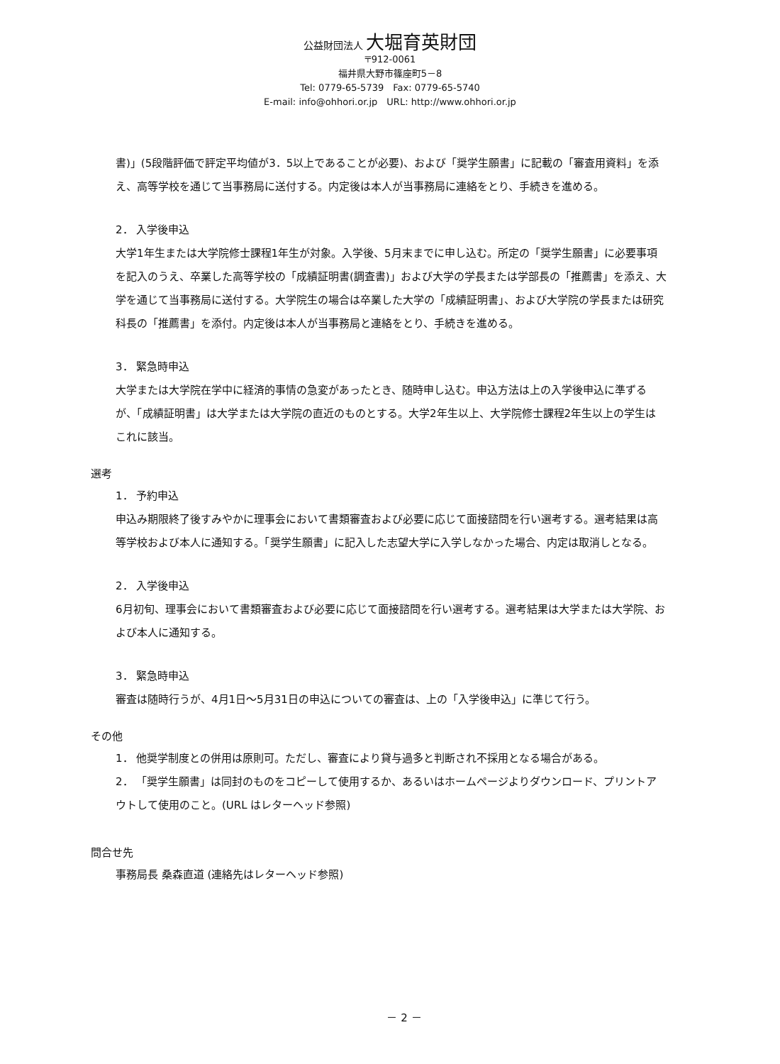公益財団法人 大堀育英財団
〒912-0061
福井県大野市篠座町5－8
Tel: 0779-65-5739　Fax: 0779-65-5740
E-mail: info@ohhori.or.jp　URL: http://www.ohhori.or.jp
書)」(5段階評価で評定平均値が3．5以上であることが必要)、および「奨学生願書」に記載の「審査用資料」を添え、高等学校を通じて当事務局に送付する。内定後は本人が当事務局に連絡をとり、手続きを進める。
2． 入学後申込
大学1年生または大学院修士課程1年生が対象。入学後、5月末までに申し込む。所定の「奨学生願書」に必要事項を記入のうえ、卒業した高等学校の「成績証明書(調査書)」および大学の学長または学部長の「推薦書」を添え、大学を通じて当事務局に送付する。大学院生の場合は卒業した大学の「成績証明書」、および大学院の学長または研究科長の「推薦書」を添付。内定後は本人が当事務局と連絡をとり、手続きを進める。
3． 緊急時申込
大学または大学院在学中に経済的事情の急変があったとき、随時申し込む。申込方法は上の入学後申込に準ずるが、「成績証明書」は大学または大学院の直近のものとする。大学2年生以上、大学院修士課程2年生以上の学生はこれに該当。
選考
1． 予約申込
申込み期限終了後すみやかに理事会において書類審査および必要に応じて面接諮問を行い選考する。選考結果は高等学校および本人に通知する。「奨学生願書」に記入した志望大学に入学しなかった場合、内定は取消しとなる。
2． 入学後申込
6月初旬、理事会において書類審査および必要に応じて面接諮問を行い選考する。選考結果は大学または大学院、および本人に通知する。
3． 緊急時申込
審査は随時行うが、4月1日～5月31日の申込についての審査は、上の「入学後申込」に準じて行う。
その他
1． 他奨学制度との併用は原則可。ただし、審査により貸与過多と判断され不採用となる場合がある。
2． 「奨学生願書」は同封のものをコピーして使用するか、あるいはホームページよりダウンロード、プリントアウトして使用のこと。(URL はレターヘッド参照)
問合せ先
事務局長 桑森直道 (連絡先はレターヘッド参照)
－ 2 －